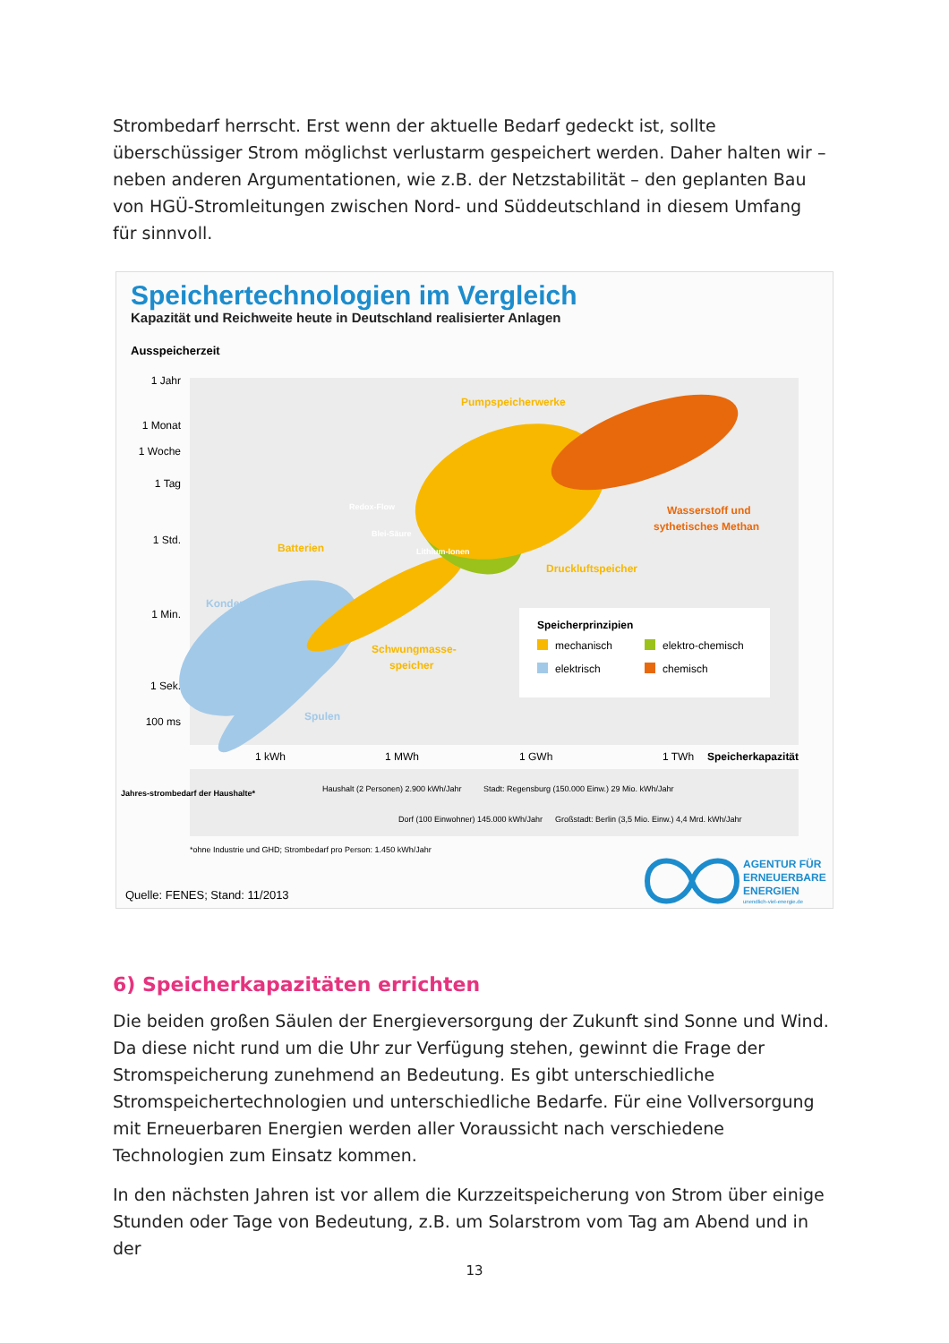Strombedarf herrscht. Erst wenn der aktuelle Bedarf gedeckt ist, sollte überschüssiger Strom möglichst verlustarm gespeichert werden. Daher halten wir – neben anderen Argumentationen, wie z.B. der Netzstabilität – den geplanten Bau von HGÜ-Stromleitungen zwischen Nord- und Süddeutschland in diesem Umfang für sinnvoll.
Speichertechnologien im Vergleich
Kapazität und Reichweite heute in Deutschland realisierter Anlagen
Ausspeicherzeit
1 Jahr
1 Monat
1 Woche
1 Tag
1 Std.
1 Min.
1 Sek.
100 ms
Pumpspeicherwerke
Wasserstoff und
sythetisches Methan
Druckluftspeicher
Batterien
Kondensatoren
Schwungmasse-
speicher
Spulen
Redox-Flow
Blei-Säure
Lithium-Ionen
Speicherprinzipien
mechanisch
elektro-chemisch
elektrisch
chemisch
1 kWh
1 MWh
1 GWh
1 TWh
Speicherkapazität
Jahres-strombedarf der Haushalte*
Haushalt (2 Personen) 2.900 kWh/Jahr
Stadt: Regensburg (150.000 Einw.) 29 Mio. kWh/Jahr
Dorf (100 Einwohner) 145.000 kWh/Jahr
Großstadt: Berlin (3,5 Mio. Einw.) 4,4 Mrd. kWh/Jahr
*ohne Industrie und GHD; Strombedarf pro Person: 1.450 kWh/Jahr
Quelle: FENES; Stand: 11/2013
AGENTUR FÜR
ERNEUERBARE
ENERGIEN
unendlich-viel-energie.de
6) Speicherkapazitäten errichten
Die beiden großen Säulen der Energieversorgung der Zukunft sind Sonne und Wind. Da diese nicht rund um die Uhr zur Verfügung stehen, gewinnt die Frage der Stromspeicherung zunehmend an Bedeutung. Es gibt unterschiedliche Stromspeichertechnologien und unterschiedliche Bedarfe. Für eine Vollversorgung mit Erneuerbaren Energien werden aller Voraussicht nach verschiedene Technologien zum Einsatz kommen.
In den nächsten Jahren ist vor allem die Kurzzeitspeicherung von Strom über einige Stunden oder Tage von Bedeutung, z.B. um Solarstrom vom Tag am Abend und in der
13